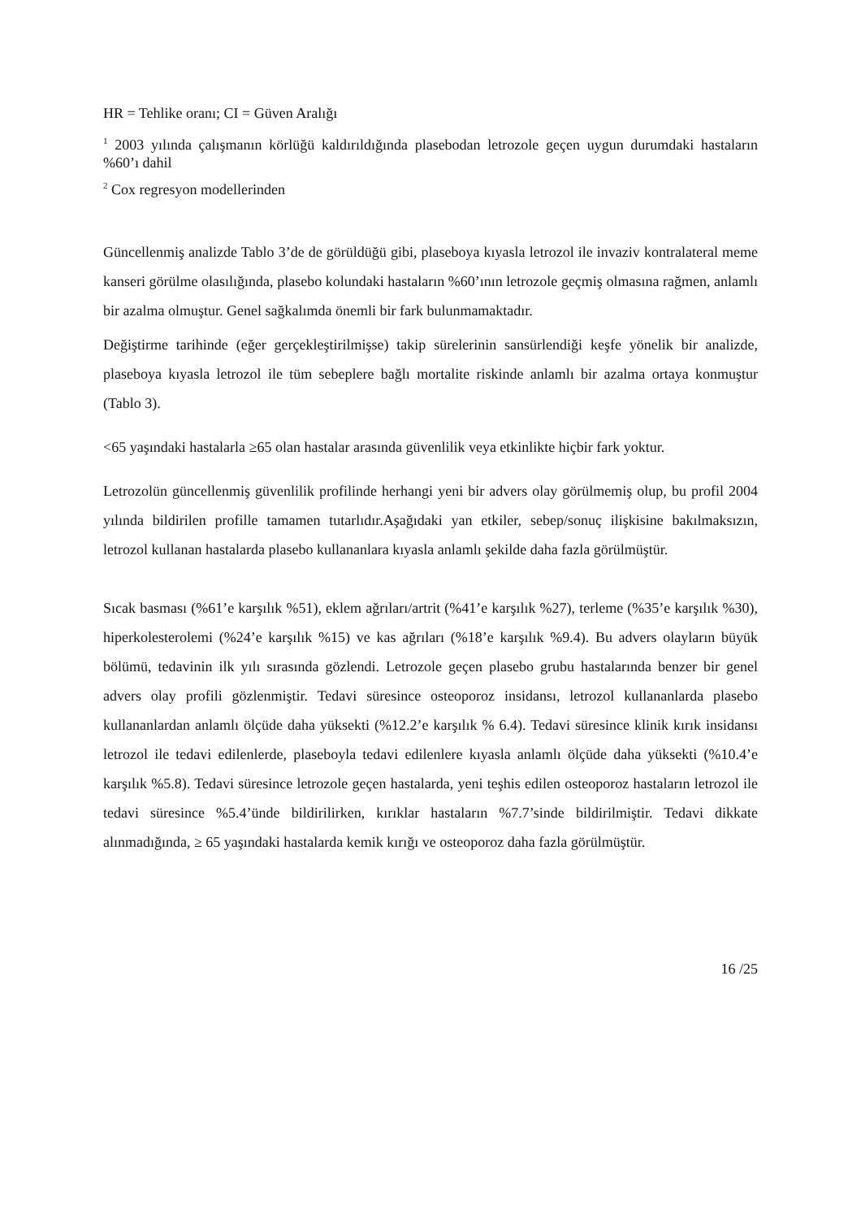HR = Tehlike oranı; CI = Güven Aralığı
<sup>1</sup> 2003 yılında çalışmanın körlüğü kaldırıldığında plasebodan letrozole geçen uygun durumdaki hastaların %60’ı dahil
<sup>2</sup> Cox regresyon modellerinden
Güncellenmiş analizde Tablo 3’de de görüldüğü gibi, plaseboya kıyasla letrozol ile invaziv kontralateral meme kanseri görülme olasılığında, plasebo kolundaki hastaların %60’ının letrozole geçmiş olmasına rağmen, anlamlı bir azalma olmuştur. Genel sağkalımda önemli bir fark bulunmamaktadır.
Değiştirme tarihinde (eğer gerçekleştirilmişse) takip sürelerinin sansürlendiği keşfe yönelik bir analizde, plaseboya kıyasla letrozol ile tüm sebeplere bağlı mortalite riskinde anlamlı bir azalma ortaya konmuştur (Tablo 3).
<65 yaşındaki hastalarla ≥65 olan hastalar arasında güvenlilik veya etkinlikte hiçbir fark yoktur.
Letrozolün güncellenmiş güvenlilik profilinde herhangi yeni bir advers olay görülmemiş olup, bu profil 2004 yılında bildirilen profille tamamen tutarlıdır.Aşağıdaki yan etkiler, sebep/sonuç ilişkisine bakılmaksızın, letrozol kullanan hastalarda plasebo kullananlara kıyasla anlamlı şekilde daha fazla görülmüştür.
Sıcak basması (%61’e karşılık %51), eklem ağrıları/artrit (%41’e karşılık %27), terleme (%35’e karşılık %30), hiperkolesterolemi (%24’e karşılık %15) ve kas ağrıları (%18’e karşılık %9.4). Bu advers olayların büyük bölümü, tedavinin ilk yılı sırasında gözlendi. Letrozole geçen plasebo grubu hastalarında benzer bir genel advers olay profili gözlenmiştir. Tedavi süresince osteoporoz insidansı, letrozol kullananlarda plasebo kullananlardan anlamlı ölçüde daha yüksekti (%12.2’e karşılık % 6.4). Tedavi süresince klinik kırık insidansı letrozol ile tedavi edilenlerde, plaseboyla tedavi edilenlere kıyasla anlamlı ölçüde daha yüksekti (%10.4’e karşılık %5.8). Tedavi süresince letrozole geçen hastalarda, yeni teşhis edilen osteoporoz hastaların letrozol ile tedavi süresince %5.4’ünde bildirilirken, kırıklar hastaların %7.7’sinde bildirilmiştir. Tedavi dikkate alınmadığında, ≥ 65 yaşındaki hastalarda kemik kırığı ve osteoporoz daha fazla görülmüştür.
16 /25